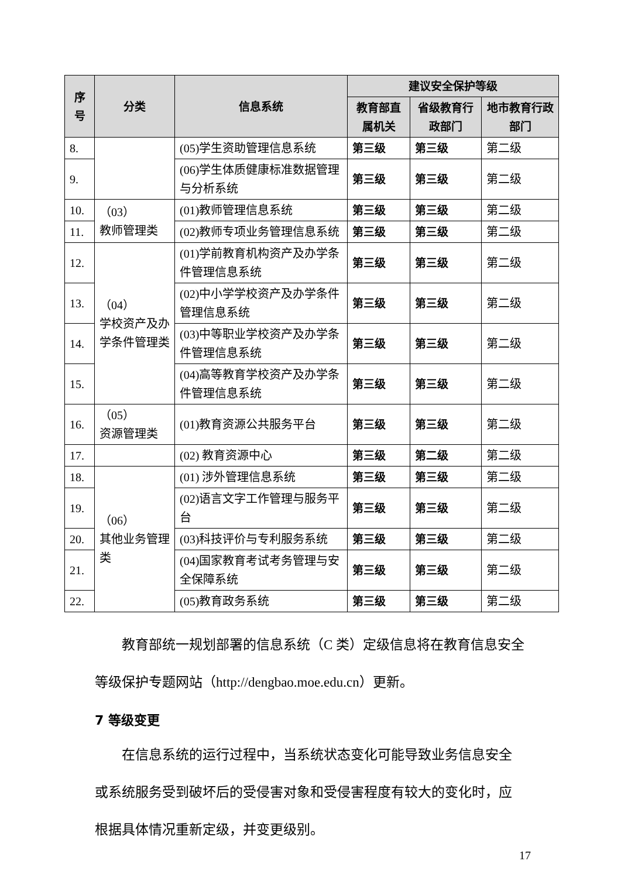| 序号 | 分类 | 信息系统 | 建议安全保护等级 | | |
| --- | --- | --- | --- | --- | --- |
| | | | 教育部直属机关 | 省级教育行政部门 | 地市教育行政部门 |
| 8. | | (05)学生资助管理信息系统 | 第三级 | 第三级 | 第二级 |
| 9. | | (06)学生体质健康标准数据管理与分析系统 | 第三级 | 第三级 | 第二级 |
| 10. | （03） 教师管理类 | (01)教师管理信息系统 | 第三级 | 第三级 | 第二级 |
| 11. | | (02)教师专项业务管理信息系统 | 第三级 | 第三级 | 第二级 |
| 12. | （04） 学校资产及办学条件管理类 | (01)学前教育机构资产及办学条件管理信息系统 | 第三级 | 第三级 | 第二级 |
| 13. | | (02)中小学学校资产及办学条件管理信息系统 | 第三级 | 第三级 | 第二级 |
| 14. | | (03)中等职业学校资产及办学条件管理信息系统 | 第三级 | 第三级 | 第二级 |
| 15. | | (04)高等教育学校资产及办学条件管理信息系统 | 第三级 | 第三级 | 第二级 |
| 16. | （05） 资源管理类 | (01)教育资源公共服务平台 | 第三级 | 第三级 | 第二级 |
| 17. | | (02) 教育资源中心 | 第三级 | 第二级 | 第二级 |
| 18. | （06） 其他业务管理类 | (01) 涉外管理信息系统 | 第三级 | 第三级 | 第二级 |
| 19. | | (02)语言文字工作管理与服务平台 | 第三级 | 第三级 | 第二级 |
| 20. | | (03)科技评价与专利服务系统 | 第三级 | 第三级 | 第二级 |
| 21. | | (04)国家教育考试考务管理与安全保障系统 | 第三级 | 第三级 | 第二级 |
| 22. | | (05)教育政务系统 | 第三级 | 第三级 | 第二级 |
教育部统一规划部署的信息系统（C 类）定级信息将在教育信息安全等级保护专题网站（http://dengbao.moe.edu.cn）更新。
7 等级变更
在信息系统的运行过程中，当系统状态变化可能导致业务信息安全或系统服务受到破坏后的受侵害对象和受侵害程度有较大的变化时，应根据具体情况重新定级，并变更级别。
17